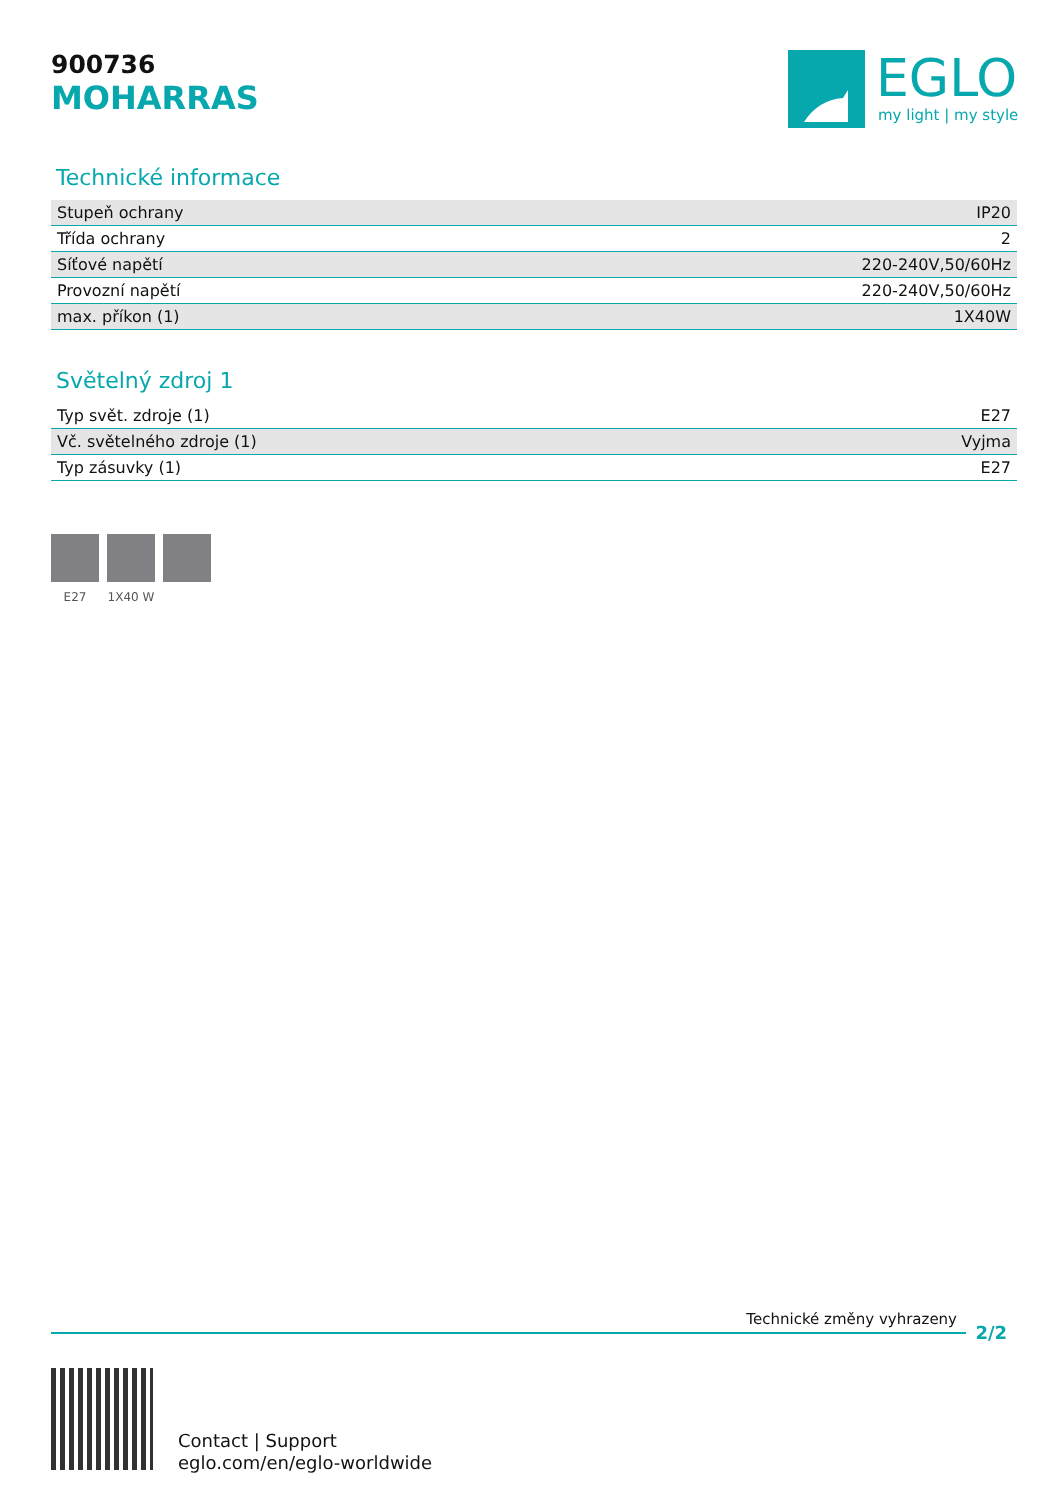900736
MOHARRAS
EGLO
my light | my style
Technické informace
| Stupeň ochrany | IP20 |
| Třída ochrany | 2 |
| Síťové napětí | 220-240V,50/60Hz |
| Provozní napětí | 220-240V,50/60Hz |
| max. příkon (1) | 1X40W |
Světelný zdroj 1
| Typ svět. zdroje (1) | E27 |
| Vč. světelného zdroje (1) | Vyjma |
| Typ zásuvky (1) | E27 |
E27 1X40 W
Technické změny vyhrazeny
2/2
Contact | Support
eglo.com/en/eglo-worldwide